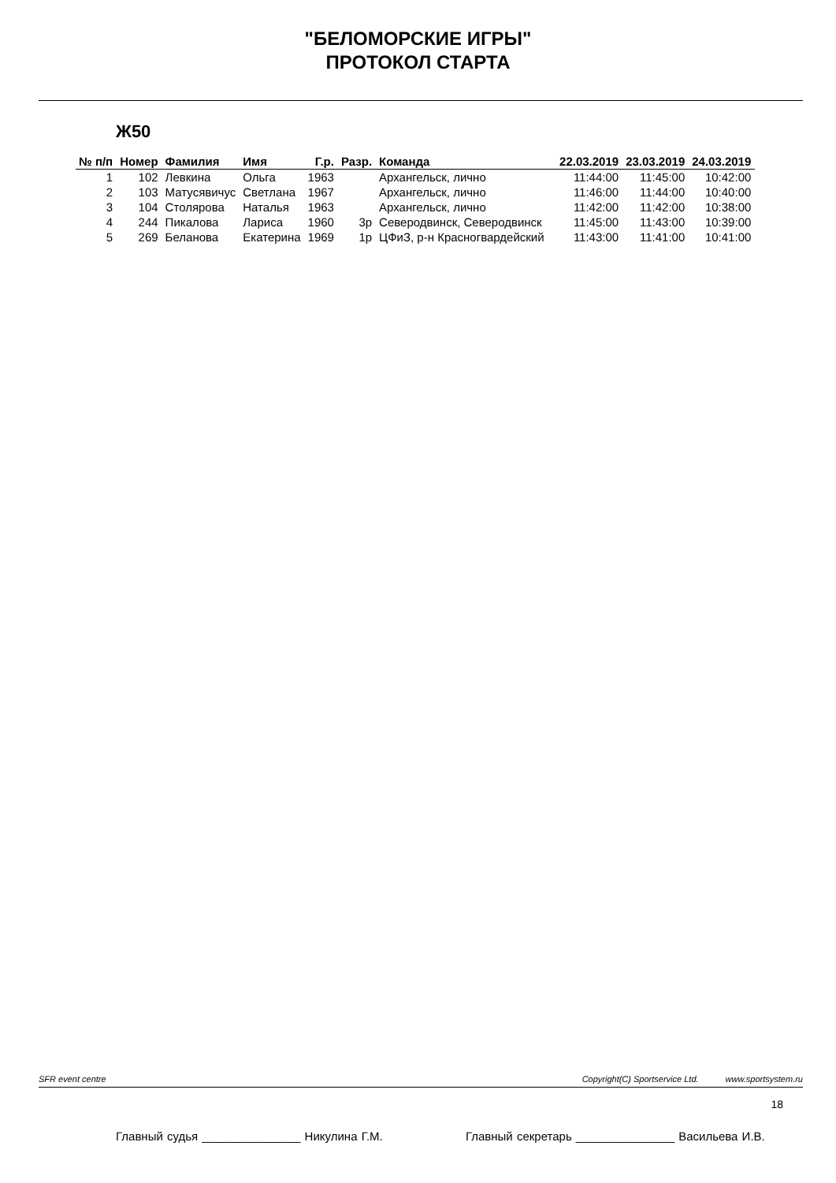"БЕЛОМОРСКИЕ ИГРЫ"
ПРОТОКОЛ СТАРТА
Ж50
| № п/п | Номер | Фамилия | Имя | Г.р. | Разр. | Команда | 22.03.2019 | 23.03.2019 | 24.03.2019 |
| --- | --- | --- | --- | --- | --- | --- | --- | --- | --- |
| 1 | 102 | Левкина | Ольга | 1963 | | Архангельск, лично | 11:44:00 | 11:45:00 | 10:42:00 |
| 2 | 103 | Матусявичус | Светлана | 1967 | | Архангельск, лично | 11:46:00 | 11:44:00 | 10:40:00 |
| 3 | 104 | Столярова | Наталья | 1963 | | Архангельск, лично | 11:42:00 | 11:42:00 | 10:38:00 |
| 4 | 244 | Пикалова | Лариса | 1960 | 3р | Северодвинск, Северодвинск | 11:45:00 | 11:43:00 | 10:39:00 |
| 5 | 269 | Беланова | Екатерина | 1969 | 1р | ЦФиЗ, р-н Красногвардейский | 11:43:00 | 11:41:00 | 10:41:00 |
SFR event centre Copyright(C) Sportservice Ltd. www.sportsystem.ru
18
Главный судья _______________ Никулина Г.М. Главный секретарь _______________ Васильева И.В.